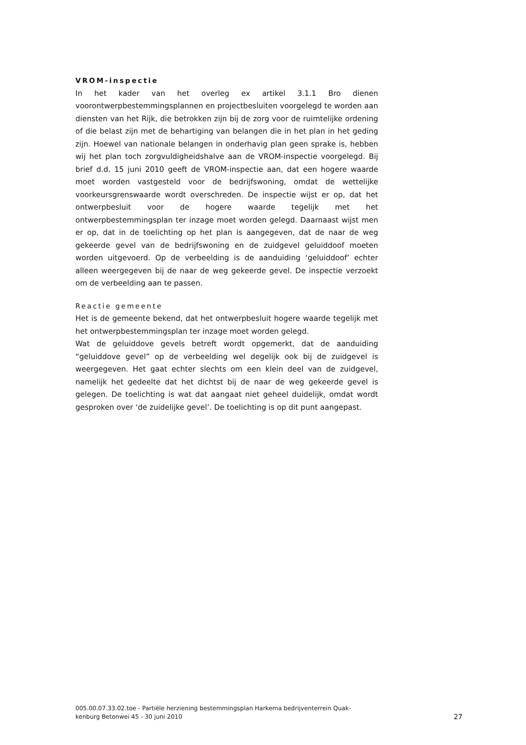VROM-inspectie
In het kader van het overleg ex artikel 3.1.1 Bro dienen voorontwerpbestemmingsplannen en projectbesluiten voorgelegd te worden aan diensten van het Rijk, die betrokken zijn bij de zorg voor de ruimtelijke ordening of die belast zijn met de behartiging van belangen die in het plan in het geding zijn. Hoewel van nationale belangen in onderhavig plan geen sprake is, hebben wij het plan toch zorgvuldigheidshalve aan de VROM-inspectie voorgelegd. Bij brief d.d. 15 juni 2010 geeft de VROM-inspectie aan, dat een hogere waarde moet worden vastgesteld voor de bedrijfswoning, omdat de wettelijke voorkeursgrenswaarde wordt overschreden. De inspectie wijst er op, dat het ontwerpbesluit voor de hogere waarde tegelijk met het ontwerpbestemmingsplan ter inzage moet worden gelegd. Daarnaast wijst men er op, dat in de toelichting op het plan is aangegeven, dat de naar de weg gekeerde gevel van de bedrijfswoning en de zuidgevel geluiddoof moeten worden uitgevoerd. Op de verbeelding is de aanduiding ‘geluiddoof’ echter alleen weergegeven bij de naar de weg gekeerde gevel. De inspectie verzoekt om de verbeelding aan te passen.
Reactie gemeente
Het is de gemeente bekend, dat het ontwerpbesluit hogere waarde tegelijk met het ontwerpbestemmingsplan ter inzage moet worden gelegd.
Wat de geluiddove gevels betreft wordt opgemerkt, dat de aanduiding “geluiddove gevel” op de verbeelding wel degelijk ook bij de zuidgevel is weergegeven. Het gaat echter slechts om een klein deel van de zuidgevel, namelijk het gedeelte dat het dichtst bij de naar de weg gekeerde gevel is gelegen. De toelichting is wat dat aangaat niet geheel duidelijk, omdat wordt gesproken over ‘de zuidelijke gevel’. De toelichting is op dit punt aangepast.
005.00.07.33.02.toe - Partiële herziening bestemmingsplan Harkema bedrijventerrein Quak-
kenburg Betonwei 45 - 30 juni 2010
27